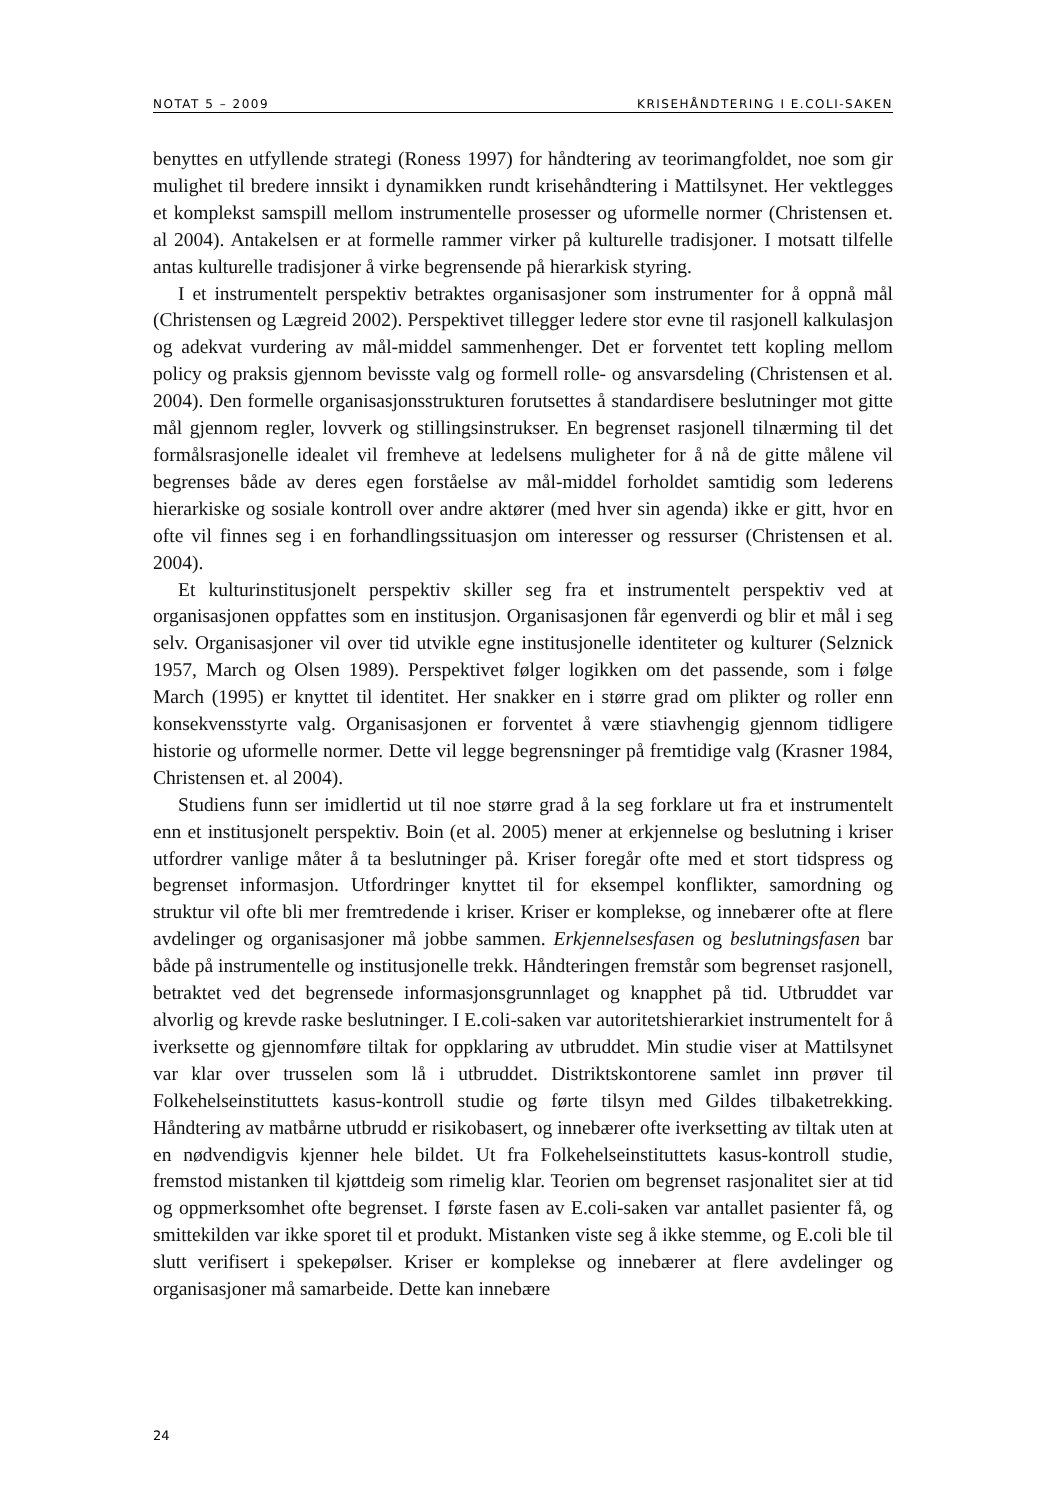NOTAT 5 – 2009 KRISEHÅNDTERING I E.COLI-SAKEN
benyttes en utfyllende strategi (Roness 1997) for håndtering av teorimangfoldet, noe som gir mulighet til bredere innsikt i dynamikken rundt krisehåndtering i Mattilsynet. Her vektlegges et komplekst samspill mellom instrumentelle prosesser og uformelle normer (Christensen et. al 2004). Antakelsen er at formelle rammer virker på kulturelle tradisjoner. I motsatt tilfelle antas kulturelle tradisjoner å virke begrensende på hierarkisk styring.
I et instrumentelt perspektiv betraktes organisasjoner som instrumenter for å oppnå mål (Christensen og Lægreid 2002). Perspektivet tillegger ledere stor evne til rasjonell kalkulasjon og adekvat vurdering av mål-middel sammenhenger. Det er forventet tett kopling mellom policy og praksis gjennom bevisste valg og formell rolle- og ansvarsdeling (Christensen et al. 2004). Den formelle organisasjonsstrukturen forutsettes å standardisere beslutninger mot gitte mål gjennom regler, lovverk og stillingsinstrukser. En begrenset rasjonell tilnærming til det formålsrasjonelle idealet vil fremheve at ledelsens muligheter for å nå de gitte målene vil begrenses både av deres egen forståelse av mål-middel forholdet samtidig som lederens hierarkiske og sosiale kontroll over andre aktører (med hver sin agenda) ikke er gitt, hvor en ofte vil finnes seg i en forhandlingssituasjon om interesser og ressurser (Christensen et al. 2004).
Et kulturinstitusjonelt perspektiv skiller seg fra et instrumentelt perspektiv ved at organisasjonen oppfattes som en institusjon. Organisasjonen får egenverdi og blir et mål i seg selv. Organisasjoner vil over tid utvikle egne institusjonelle identiteter og kulturer (Selznick 1957, March og Olsen 1989). Perspektivet følger logikken om det passende, som i følge March (1995) er knyttet til identitet. Her snakker en i større grad om plikter og roller enn konsekvensstyrte valg. Organisasjonen er forventet å være stiavhengig gjennom tidligere historie og uformelle normer. Dette vil legge begrensninger på fremtidige valg (Krasner 1984, Christensen et. al 2004).
Studiens funn ser imidlertid ut til noe større grad å la seg forklare ut fra et instrumentelt enn et institusjonelt perspektiv. Boin (et al. 2005) mener at erkjennelse og beslutning i kriser utfordrer vanlige måter å ta beslutninger på. Kriser foregår ofte med et stort tidspress og begrenset informasjon. Utfordringer knyttet til for eksempel konflikter, samordning og struktur vil ofte bli mer fremtredende i kriser. Kriser er komplekse, og innebærer ofte at flere avdelinger og organisasjoner må jobbe sammen. Erkjennelsesfasen og beslutningsfasen bar både på instrumentelle og institusjonelle trekk. Håndteringen fremstår som begrenset rasjonell, betraktet ved det begrensede informasjonsgrunnlaget og knapphet på tid. Utbruddet var alvorlig og krevde raske beslutninger. I E.coli-saken var autoritetshierarkiet instrumentelt for å iverksette og gjennomføre tiltak for oppklaring av utbruddet. Min studie viser at Mattilsynet var klar over trusselen som lå i utbruddet. Distriktskontorene samlet inn prøver til Folkehelseinstituttets kasus-kontroll studie og førte tilsyn med Gildes tilbaketrekking. Håndtering av matbårne utbrudd er risikobasert, og innebærer ofte iverksetting av tiltak uten at en nødvendigvis kjenner hele bildet. Ut fra Folkehelseinstituttets kasus-kontroll studie, fremstod mistanken til kjøttdeig som rimelig klar. Teorien om begrenset rasjonalitet sier at tid og oppmerksomhet ofte begrenset. I første fasen av E.coli-saken var antallet pasienter få, og smittekilden var ikke sporet til et produkt. Mistanken viste seg å ikke stemme, og E.coli ble til slutt verifisert i spekepølser. Kriser er komplekse og innebærer at flere avdelinger og organisasjoner må samarbeide. Dette kan innebære
24